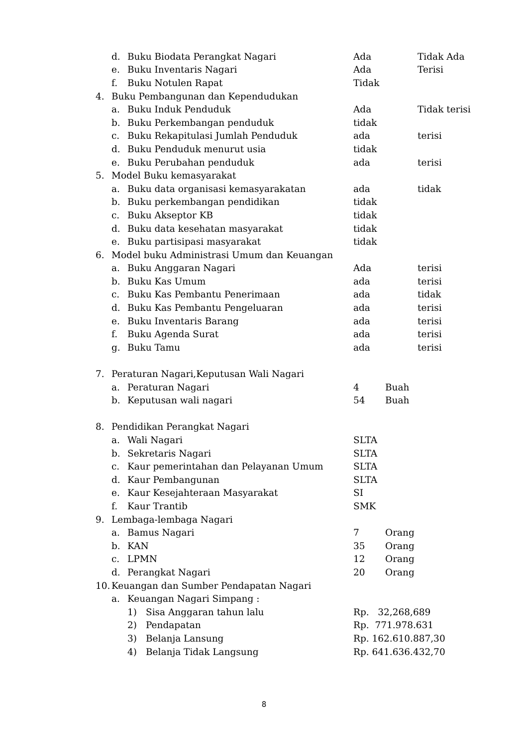d. Buku Biodata Perangkat Nagari Ada Tidak Ada
e. Buku Inventaris Nagari Ada Terisi
f. Buku Notulen Rapat Tidak
4. Buku Pembangunan dan Kependudukan
a. Buku Induk Penduduk Ada Tidak terisi
b. Buku Perkembangan penduduk tidak
c. Buku Rekapitulasi Jumlah Penduduk ada terisi
d. Buku Penduduk menurut usia tidak
e. Buku Perubahan penduduk ada terisi
5. Model Buku kemasyarakat
a. Buku data organisasi kemasyarakatan ada tidak
b. Buku perkembangan pendidikan tidak
c. Buku Akseptor KB tidak
d. Buku data kesehatan masyarakat tidak
e. Buku partisipasi masyarakat tidak
6. Model buku Administrasi Umum dan Keuangan
a. Buku Anggaran Nagari Ada terisi
b. Buku Kas Umum ada terisi
c. Buku Kas Pembantu Penerimaan ada tidak
d. Buku Kas Pembantu Pengeluaran ada terisi
e. Buku Inventaris Barang ada terisi
f. Buku Agenda Surat ada terisi
g. Buku Tamu ada terisi
7. Peraturan Nagari,Keputusan Wali Nagari
a. Peraturan Nagari 4 Buah
b. Keputusan wali nagari 54 Buah
8. Pendidikan Perangkat Nagari
a. Wali Nagari SLTA
b. Sekretaris Nagari SLTA
c. Kaur pemerintahan dan Pelayanan Umum SLTA
d. Kaur Pembangunan SLTA
e. Kaur Kesejahteraan Masyarakat SI
f. Kaur Trantib SMK
9. Lembaga-lembaga Nagari
a. Bamus Nagari 7 Orang
b. KAN 35 Orang
c. LPMN 12 Orang
d. Perangkat Nagari 20 Orang
10. Keuangan dan Sumber Pendapatan Nagari
a. Keuangan Nagari Simpang :
1) Sisa Anggaran tahun lalu Rp. 32,268,689
2) Pendapatan Rp. 771.978.631
3) Belanja Lansung Rp. 162.610.887,30
4) Belanja Tidak Langsung Rp. 641.636.432,70
8